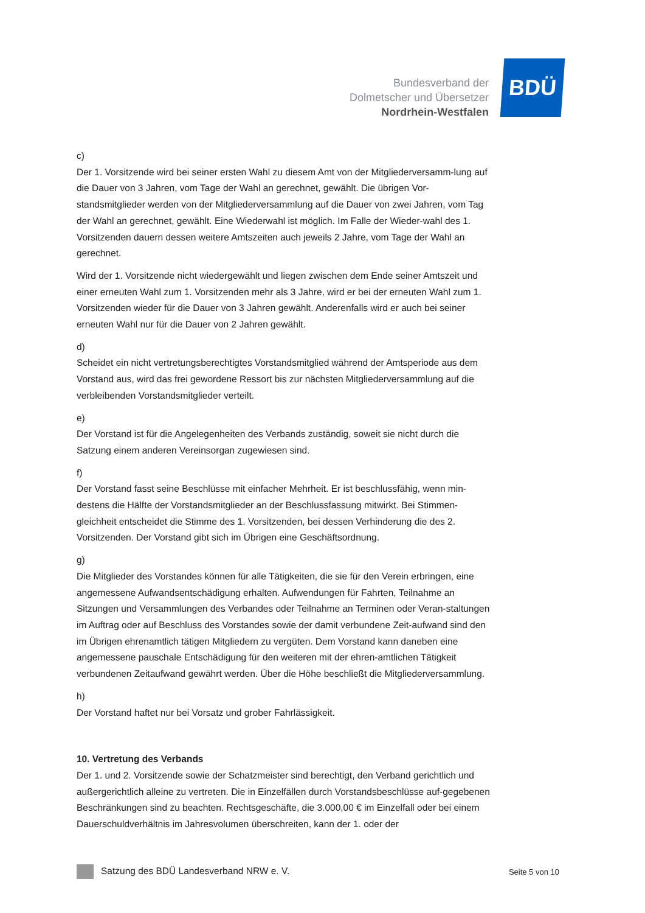Bundesverband der
Dolmetscher und Übersetzer
Nordrhein-Westfalen
BDÜ
c)
Der 1. Vorsitzende wird bei seiner ersten Wahl zu diesem Amt von der Mitgliederversamm-lung auf die Dauer von 3 Jahren, vom Tage der Wahl an gerechnet, gewählt. Die übrigen Vor-standsmitglieder werden von der Mitgliederversammlung auf die Dauer von zwei Jahren, vom Tag der Wahl an gerechnet, gewählt. Eine Wiederwahl ist möglich. Im Falle der Wieder-wahl des 1. Vorsitzenden dauern dessen weitere Amtszeiten auch jeweils 2 Jahre, vom Tage der Wahl an gerechnet.
Wird der 1. Vorsitzende nicht wiedergewählt und liegen zwischen dem Ende seiner Amtszeit und einer erneuten Wahl zum 1. Vorsitzenden mehr als 3 Jahre, wird er bei der erneuten Wahl zum 1. Vorsitzenden wieder für die Dauer von 3 Jahren gewählt. Anderenfalls wird er auch bei seiner erneuten Wahl nur für die Dauer von 2 Jahren gewählt.
d)
Scheidet ein nicht vertretungsberechtigtes Vorstandsmitglied während der Amtsperiode aus dem Vorstand aus, wird das frei gewordene Ressort bis zur nächsten Mitgliederversammlung auf die verbleibenden Vorstandsmitglieder verteilt.
e)
Der Vorstand ist für die Angelegenheiten des Verbands zuständig, soweit sie nicht durch die Satzung einem anderen Vereinsorgan zugewiesen sind.
f)
Der Vorstand fasst seine Beschlüsse mit einfacher Mehrheit. Er ist beschlussfähig, wenn min-destens die Hälfte der Vorstandsmitglieder an der Beschlussfassung mitwirkt. Bei Stimmen-gleichheit entscheidet die Stimme des 1. Vorsitzenden, bei dessen Verhinderung die des 2. Vorsitzenden. Der Vorstand gibt sich im Übrigen eine Geschäftsordnung.
g)
Die Mitglieder des Vorstandes können für alle Tätigkeiten, die sie für den Verein erbringen, eine angemessene Aufwandsentschädigung erhalten. Aufwendungen für Fahrten, Teilnahme an Sitzungen und Versammlungen des Verbandes oder Teilnahme an Terminen oder Veran-staltungen im Auftrag oder auf Beschluss des Vorstandes sowie der damit verbundene Zeit-aufwand sind den im Übrigen ehrenamtlich tätigen Mitgliedern zu vergüten. Dem Vorstand kann daneben eine angemessene pauschale Entschädigung für den weiteren mit der ehren-amtlichen Tätigkeit verbundenen Zeitaufwand gewährt werden. Über die Höhe beschließt die Mitgliederversammlung.
h)
Der Vorstand haftet nur bei Vorsatz und grober Fahrlässigkeit.
10. Vertretung des Verbands
Der 1. und 2. Vorsitzende sowie der Schatzmeister sind berechtigt, den Verband gerichtlich und außergerichtlich alleine zu vertreten. Die in Einzelfällen durch Vorstandsbeschlüsse auf-gegebenen Beschränkungen sind zu beachten. Rechtsgeschäfte, die 3.000,00 € im Einzelfall oder bei einem Dauerschuldverhältnis im Jahresvolumen überschreiten, kann der 1. oder der
Satzung des BDÜ Landesverband NRW e. V. Seite 5 von 10